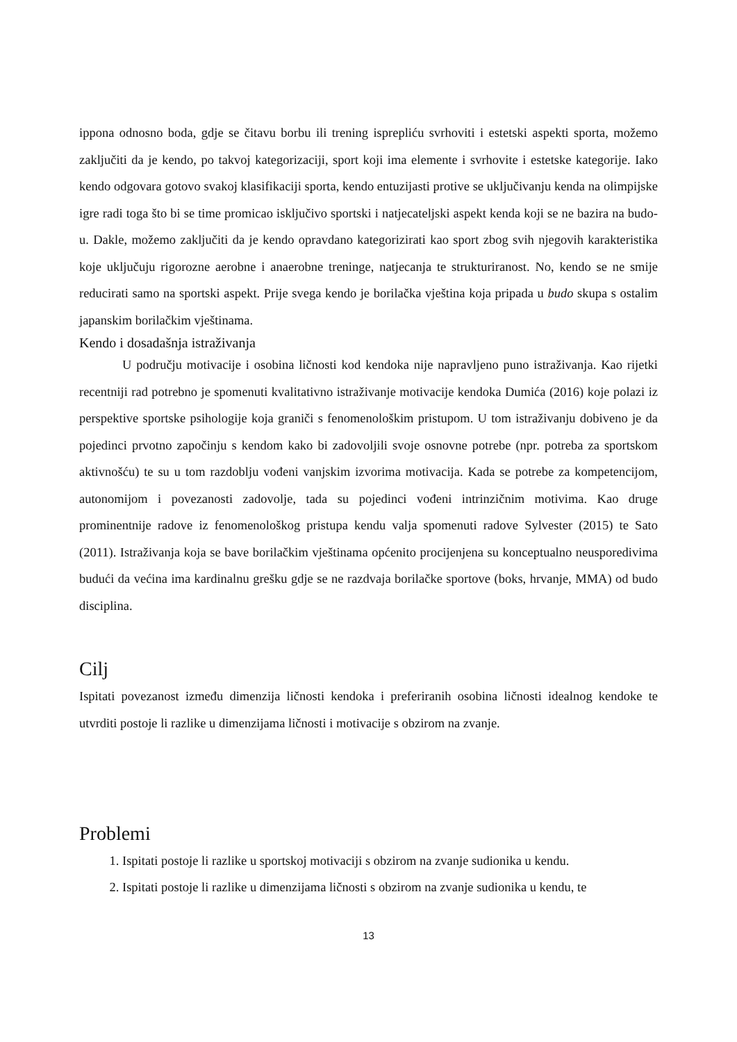ippona odnosno boda, gdje se čitavu borbu ili trening isprepliću svrhoviti i estetski aspekti sporta, možemo zaključiti da je kendo, po takvoj kategorizaciji, sport koji ima elemente i svrhovite i estetske kategorije. Iako kendo odgovara gotovo svakoj klasifikaciji sporta, kendo entuzijasti protive se uključivanju kenda na olimpijske igre radi toga što bi se time promicao isključivo sportski i natjecateljski aspekt kenda koji se ne bazira na budo-u. Dakle, možemo zaključiti da je kendo opravdano kategorizirati kao sport zbog svih njegovih karakteristika koje uključuju rigorozne aerobne i anaerobne treninge, natjecanja te strukturiranost. No, kendo se ne smije reducirati samo na sportski aspekt. Prije svega kendo je borilačka vještina koja pripada u budo skupa s ostalim japanskim borilačkim vještinama.
Kendo i dosadašnja istraživanja
U području motivacije i osobina ličnosti kod kendoka nije napravljeno puno istraživanja. Kao rijetki recentniji rad potrebno je spomenuti kvalitativno istraživanje motivacije kendoka Dumića (2016) koje polazi iz perspektive sportske psihologije koja graniči s fenomenološkim pristupom. U tom istraživanju dobiveno je da pojedinci prvotno započinju s kendom kako bi zadovoljili svoje osnovne potrebe (npr. potreba za sportskom aktivnošću) te su u tom razdoblju vođeni vanjskim izvorima motivacija. Kada se potrebe za kompetencijom, autonomijom i povezanosti zadovolje, tada su pojedinci vođeni intrinzičnim motivima. Kao druge prominentnije radove iz fenomenološkog pristupa kendu valja spomenuti radove Sylvester (2015) te Sato (2011). Istraživanja koja se bave borilačkim vještinama općenito procijenjena su konceptualno neusporedivima budući da većina ima kardinalnu grešku gdje se ne razdvaja borilačke sportove (boks, hrvanje, MMA) od budo disciplina.
Cilj
Ispitati povezanost između dimenzija ličnosti kendoka i preferiranih osobina ličnosti idealnog kendoke te utvrditi postoje li razlike u dimenzijama ličnosti i motivacije s obzirom na zvanje.
Problemi
1. Ispitati postoje li razlike u sportskoj motivaciji s obzirom na zvanje sudionika u kendu.
2. Ispitati postoje li razlike u dimenzijama ličnosti s obzirom na zvanje sudionika u kendu, te
13